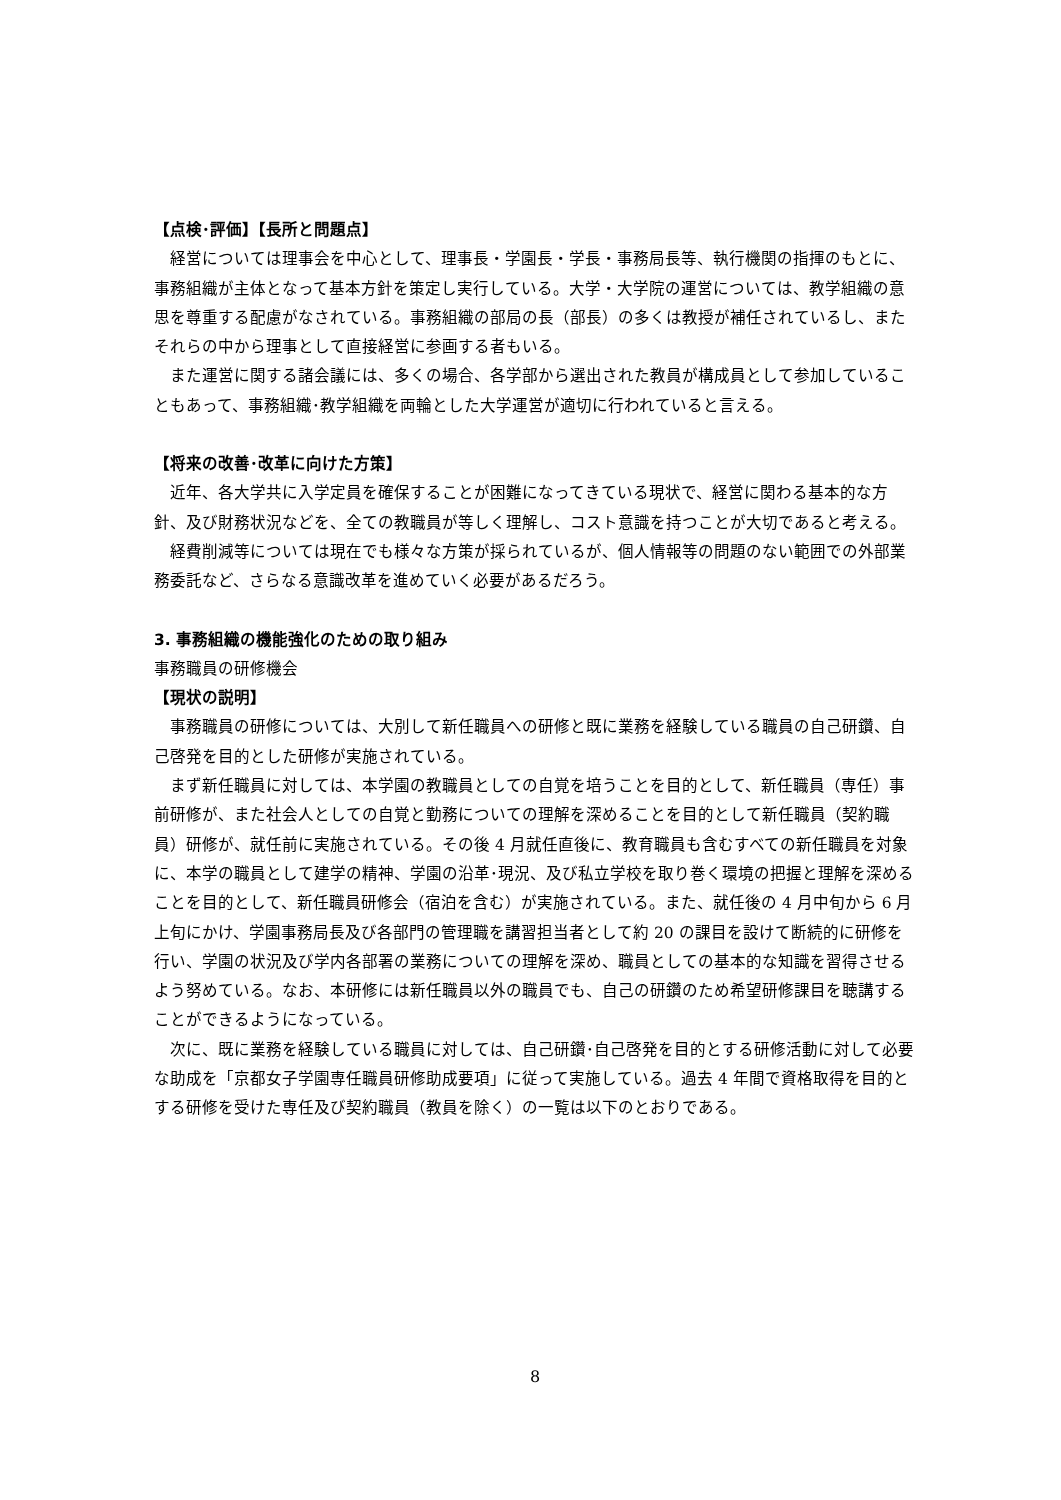【点検･評価】【長所と問題点】
経営については理事会を中心として、理事長・学園長・学長・事務局長等、執行機関の指揮のもとに、事務組織が主体となって基本方針を策定し実行している。大学・大学院の運営については、教学組織の意思を尊重する配慮がなされている。事務組織の部局の長（部長）の多くは教授が補任されているし、またそれらの中から理事として直接経営に参画する者もいる。
また運営に関する諸会議には、多くの場合、各学部から選出された教員が構成員として参加していることもあって、事務組織･教学組織を両輪とした大学運営が適切に行われていると言える。
【将来の改善･改革に向けた方策】
近年、各大学共に入学定員を確保することが困難になってきている現状で、経営に関わる基本的な方針、及び財務状況などを、全ての教職員が等しく理解し、コスト意識を持つことが大切であると考える。
経費削減等については現在でも様々な方策が採られているが、個人情報等の問題のない範囲での外部業務委託など、さらなる意識改革を進めていく必要があるだろう。
3. 事務組織の機能強化のための取り組み
事務職員の研修機会
【現状の説明】
事務職員の研修については、大別して新任職員への研修と既に業務を経験している職員の自己研鑽、自己啓発を目的とした研修が実施されている。
まず新任職員に対しては、本学園の教職員としての自覚を培うことを目的として、新任職員（専任）事前研修が、また社会人としての自覚と勤務についての理解を深めることを目的として新任職員（契約職員）研修が、就任前に実施されている。その後 4 月就任直後に、教育職員も含むすべての新任職員を対象に、本学の職員として建学の精神、学園の沿革･現況、及び私立学校を取り巻く環境の把握と理解を深めることを目的として、新任職員研修会（宿泊を含む）が実施されている。また、就任後の 4 月中旬から 6 月上旬にかけ、学園事務局長及び各部門の管理職を講習担当者として約 20 の課目を設けて断続的に研修を行い、学園の状況及び学内各部署の業務についての理解を深め、職員としての基本的な知識を習得させるよう努めている。なお、本研修には新任職員以外の職員でも、自己の研鑽のため希望研修課目を聴講することができるようになっている。
次に、既に業務を経験している職員に対しては、自己研鑽･自己啓発を目的とする研修活動に対して必要な助成を「京都女子学園専任職員研修助成要項」に従って実施している。過去 4 年間で資格取得を目的とする研修を受けた専任及び契約職員（教員を除く）の一覧は以下のとおりである。
8